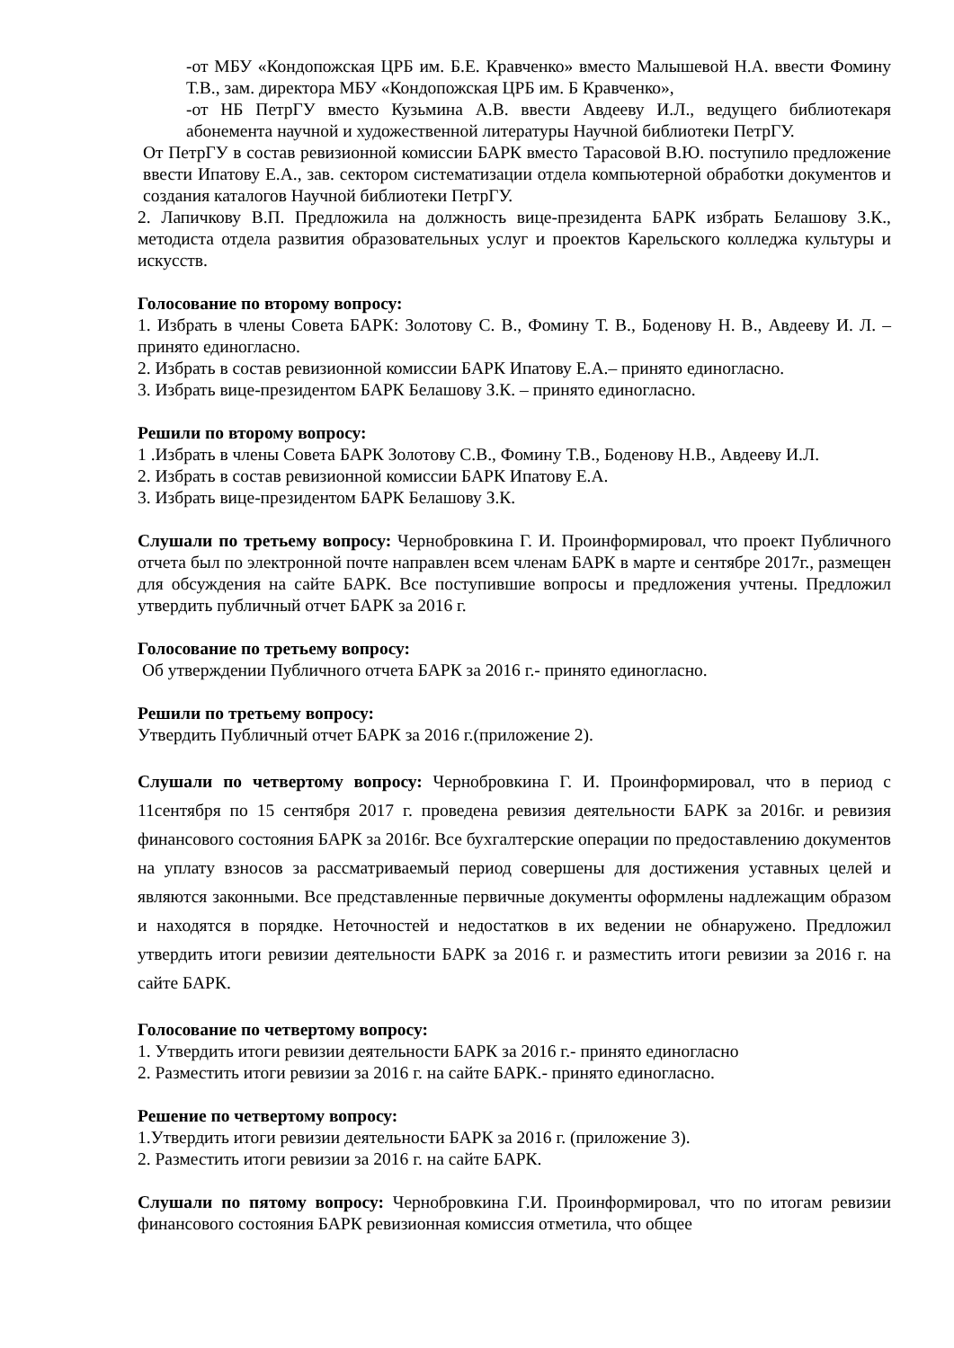-от МБУ «Кондопожская ЦРБ им. Б.Е. Кравченко» вместо Малышевой Н.А. ввести Фомину Т.В., зам. директора МБУ «Кондопожская ЦРБ им. Б Кравченко»,
-от НБ ПетрГУ вместо Кузьмина А.В. ввести Авдееву И.Л., ведущего библиотекаря абонемента научной и художественной литературы Научной библиотеки ПетрГУ.
От ПетрГУ в состав ревизионной комиссии БАРК вместо Тарасовой В.Ю. поступило предложение ввести Ипатову Е.А., зав. сектором систематизации отдела компьютерной обработки документов и создания каталогов Научной библиотеки ПетрГУ.
2. Лапичкову В.П. Предложила на должность вице-президента БАРК избрать Белашову З.К., методиста отдела развития образовательных услуг и проектов Карельского колледжа культуры и искусств.
Голосование по второму вопросу:
1. Избрать в члены Совета БАРК: Золотову С. В., Фомину Т. В., Боденову Н. В., Авдееву И. Л. – принято единогласно.
2. Избрать в состав ревизионной комиссии БАРК Ипатову Е.А.– принято единогласно.
3. Избрать вице-президентом БАРК Белашову З.К. – принято единогласно.
Решили по второму вопросу:
1 .Избрать в члены Совета БАРК Золотову С.В., Фомину Т.В., Боденову Н.В., Авдееву И.Л.
2. Избрать в состав ревизионной комиссии БАРК Ипатову Е.А.
3. Избрать вице-президентом БАРК Белашову З.К.
Слушали по третьему вопросу: Чернобровкина Г. И. Проинформировал, что проект Публичного отчета был по электронной почте направлен всем членам БАРК в марте и сентябре 2017г., размещен для обсуждения на сайте БАРК. Все поступившие вопросы и предложения учтены. Предложил утвердить публичный отчет БАРК за 2016 г.
Голосование по третьему вопросу:
Об утверждении Публичного отчета БАРК за 2016 г.- принято единогласно.
Решили по третьему вопросу:
Утвердить Публичный отчет БАРК за 2016 г.(приложение 2).
Слушали по четвертому вопросу: Чернобровкина Г. И. Проинформировал, что в период с 11сентября по 15 сентября 2017 г. проведена ревизия деятельности БАРК за 2016г. и ревизия финансового состояния БАРК за 2016г. Все бухгалтерские операции по предоставлению документов на уплату взносов за рассматриваемый период совершены для достижения уставных целей и являются законными. Все представленные первичные документы оформлены надлежащим образом и находятся в порядке. Неточностей и недостатков в их ведении не обнаружено. Предложил утвердить итоги ревизии деятельности БАРК за 2016 г. и разместить итоги ревизии за 2016 г. на сайте БАРК.
Голосование по четвертому вопросу:
1. Утвердить итоги ревизии деятельности БАРК за 2016 г.- принято единогласно
2. Разместить итоги ревизии за 2016 г. на сайте БАРК.- принято единогласно.
Решение по четвертому вопросу:
1.Утвердить итоги ревизии деятельности БАРК за 2016 г. (приложение 3).
2. Разместить итоги ревизии за 2016 г. на сайте БАРК.
Слушали по пятому вопросу: Чернобровкина Г.И. Проинформировал, что по итогам ревизии финансового состояния БАРК ревизионная комиссия отметила, что общее